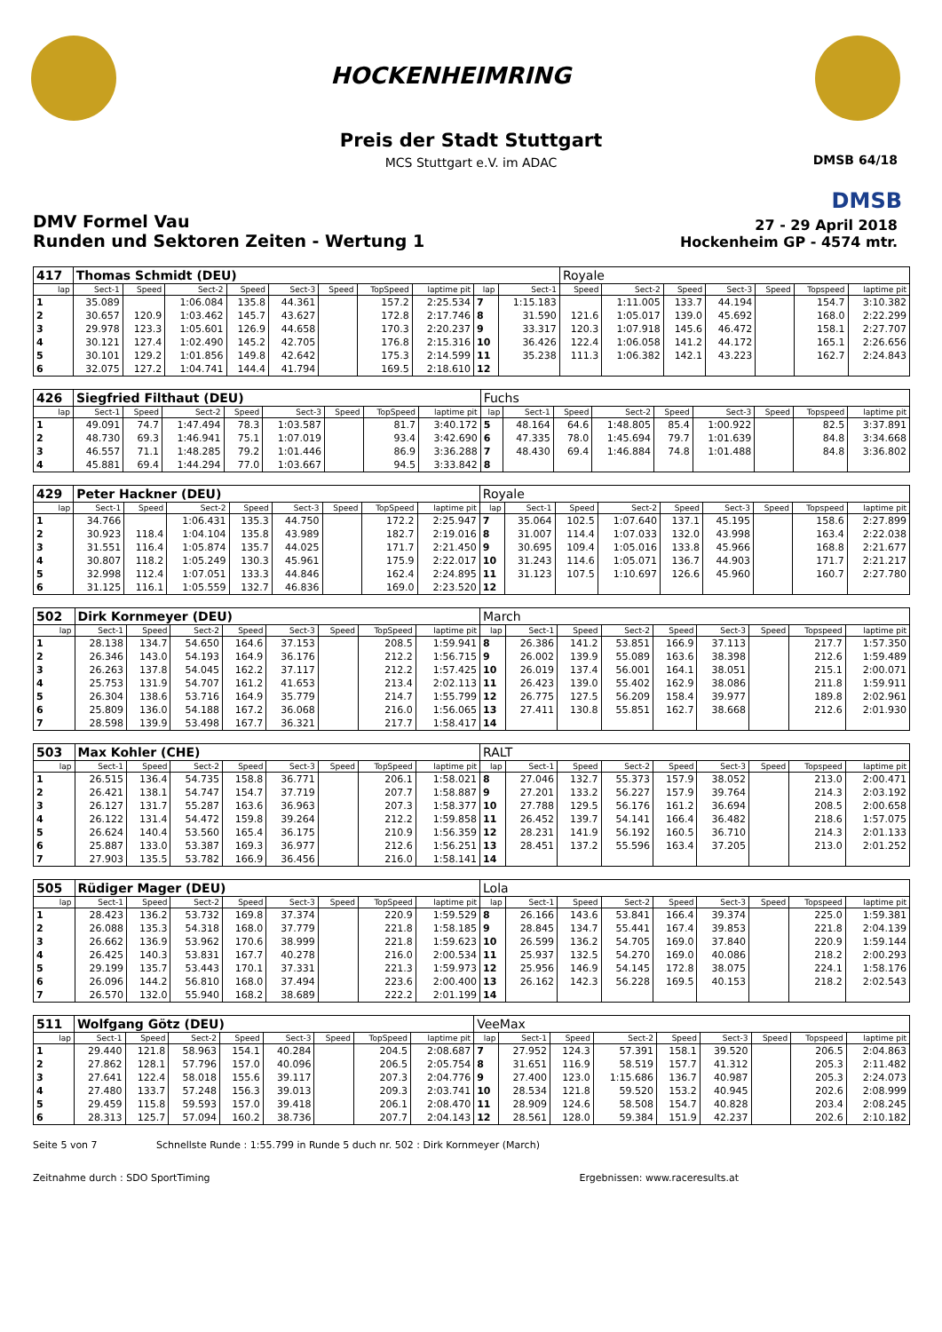HOCKENHEIMRING
Preis der Stadt Stuttgart
MCS Stuttgart e.V. im ADAC DMSB 64/18
DMSB
DMV Formel Vau
Runden und Sektoren Zeiten - Wertung 1
27 - 29 April 2018
Hockenheim GP - 4574 mtr.
| 417 | Thomas Schmidt (DEU) | | | | | | | | | | Royale | | | | | | |
| lap | Sect-1 | Speed | Sect-2 | Speed | Sect-3 | Speed | TopSpeed | laptime pit | lap | Sect-1 | Speed | Sect-2 | Speed | Sect-3 | Speed | Topspeed | laptime pit |
| 1 | 35.089 | | 1:06.084 | 135.8 | 44.361 | | 157.2 | 2:25.534 | 7 | 1:15.183 | | 1:11.005 | 133.7 | 44.194 | | 154.7 | 3:10.382 |
| 2 | 30.657 | 120.9 | 1:03.462 | 145.7 | 43.627 | | 172.8 | 2:17.746 | 8 | 31.590 | 121.6 | 1:05.017 | 139.0 | 45.692 | | 168.0 | 2:22.299 |
| 3 | 29.978 | 123.3 | 1:05.601 | 126.9 | 44.658 | | 170.3 | 2:20.237 | 9 | 33.317 | 120.3 | 1:07.918 | 145.6 | 46.472 | | 158.1 | 2:27.707 |
| 4 | 30.121 | 127.4 | 1:02.490 | 145.2 | 42.705 | | 176.8 | 2:15.316 | 10 | 36.426 | 122.4 | 1:06.058 | 141.2 | 44.172 | | 165.1 | 2:26.656 |
| 5 | 30.101 | 129.2 | 1:01.856 | 149.8 | 42.642 | | 175.3 | 2:14.599 | 11 | 35.238 | 111.3 | 1:06.382 | 142.1 | 43.223 | | 162.7 | 2:24.843 |
| 6 | 32.075 | 127.2 | 1:04.741 | 144.4 | 41.794 | | 169.5 | 2:18.610 | 12 | | | | | | | | |
| 426 | Siegfried Filthaut (DEU) | | | | | | | | Fuchs | | | | | | | | |
| lap | Sect-1 | Speed | Sect-2 | Speed | Sect-3 | Speed | TopSpeed | laptime pit | lap | Sect-1 | Speed | Sect-2 | Speed | Sect-3 | Speed | Topspeed | laptime pit |
| 1 | 49.091 | 74.7 | 1:47.494 | 78.3 | 1:03.587 | | 81.7 | 3:40.172 | 5 | 48.164 | 64.6 | 1:48.805 | 85.4 | 1:00.922 | | 82.5 | 3:37.891 |
| 2 | 48.730 | 69.3 | 1:46.941 | 75.1 | 1:07.019 | | 93.4 | 3:42.690 | 6 | 47.335 | 78.0 | 1:45.694 | 79.7 | 1:01.639 | | 84.8 | 3:34.668 |
| 3 | 46.557 | 71.1 | 1:48.285 | 79.2 | 1:01.446 | | 86.9 | 3:36.288 | 7 | 48.430 | 69.4 | 1:46.884 | 74.8 | 1:01.488 | | 84.8 | 3:36.802 |
| 4 | 45.881 | 69.4 | 1:44.294 | 77.0 | 1:03.667 | | 94.5 | 3:33.842 | 8 | | | | | | | | |
| 429 | Peter Hackner (DEU) | | | | | | | | Royale | | | | | | | | |
| lap | Sect-1 | Speed | Sect-2 | Speed | Sect-3 | Speed | TopSpeed | laptime pit | lap | Sect-1 | Speed | Sect-2 | Speed | Sect-3 | Speed | Topspeed | laptime pit |
| 1 | 34.766 | | 1:06.431 | 135.3 | 44.750 | | 172.2 | 2:25.947 | 7 | 35.064 | 102.5 | 1:07.640 | 137.1 | 45.195 | | 158.6 | 2:27.899 |
| 2 | 30.923 | 118.4 | 1:04.104 | 135.8 | 43.989 | | 182.7 | 2:19.016 | 8 | 31.007 | 114.4 | 1:07.033 | 132.0 | 43.998 | | 163.4 | 2:22.038 |
| 3 | 31.551 | 116.4 | 1:05.874 | 135.7 | 44.025 | | 171.7 | 2:21.450 | 9 | 30.695 | 109.4 | 1:05.016 | 133.8 | 45.966 | | 168.8 | 2:21.677 |
| 4 | 30.807 | 118.2 | 1:05.249 | 130.3 | 45.961 | | 175.9 | 2:22.017 | 10 | 31.243 | 114.6 | 1:05.071 | 136.7 | 44.903 | | 171.7 | 2:21.217 |
| 5 | 32.998 | 112.4 | 1:07.051 | 133.3 | 44.846 | | 162.4 | 2:24.895 | 11 | 31.123 | 107.5 | 1:10.697 | 126.6 | 45.960 | | 160.7 | 2:27.780 |
| 6 | 31.125 | 116.1 | 1:05.559 | 132.7 | 46.836 | | 169.0 | 2:23.520 | 12 | | | | | | | | |
| 502 | Dirk Kornmeyer (DEU) | | | | | | | | March | | | | | | | | |
| lap | Sect-1 | Speed | Sect-2 | Speed | Sect-3 | Speed | TopSpeed | laptime pit | lap | Sect-1 | Speed | Sect-2 | Speed | Sect-3 | Speed | Topspeed | laptime pit |
| 1 | 28.138 | 134.7 | 54.650 | 164.6 | 37.153 | | 208.5 | 1:59.941 | 8 | 26.386 | 141.2 | 53.851 | 166.9 | 37.113 | | 217.7 | 1:57.350 |
| 2 | 26.346 | 143.0 | 54.193 | 164.9 | 36.176 | | 212.2 | 1:56.715 | 9 | 26.002 | 139.9 | 55.089 | 163.6 | 38.398 | | 212.6 | 1:59.489 |
| 3 | 26.263 | 137.8 | 54.045 | 162.2 | 37.117 | | 212.2 | 1:57.425 | 10 | 26.019 | 137.4 | 56.001 | 164.1 | 38.051 | | 215.1 | 2:00.071 |
| 4 | 25.753 | 131.9 | 54.707 | 161.2 | 41.653 | | 213.4 | 2:02.113 | 11 | 26.423 | 139.0 | 55.402 | 162.9 | 38.086 | | 211.8 | 1:59.911 |
| 5 | 26.304 | 138.6 | 53.716 | 164.9 | 35.779 | | 214.7 | 1:55.799 | 12 | 26.775 | 127.5 | 56.209 | 158.4 | 39.977 | | 189.8 | 2:02.961 |
| 6 | 25.809 | 136.0 | 54.188 | 167.2 | 36.068 | | 216.0 | 1:56.065 | 13 | 27.411 | 130.8 | 55.851 | 162.7 | 38.668 | | 212.6 | 2:01.930 |
| 7 | 28.598 | 139.9 | 53.498 | 167.7 | 36.321 | | 217.7 | 1:58.417 | 14 | | | | | | | | |
| 503 | Max Kohler (CHE) | | | | | | | | RALT | | | | | | | | |
| lap | Sect-1 | Speed | Sect-2 | Speed | Sect-3 | Speed | TopSpeed | laptime pit | lap | Sect-1 | Speed | Sect-2 | Speed | Sect-3 | Speed | Topspeed | laptime pit |
| 1 | 26.515 | 136.4 | 54.735 | 158.8 | 36.771 | | 206.1 | 1:58.021 | 8 | 27.046 | 132.7 | 55.373 | 157.9 | 38.052 | | 213.0 | 2:00.471 |
| 2 | 26.421 | 138.1 | 54.747 | 154.7 | 37.719 | | 207.7 | 1:58.887 | 9 | 27.201 | 133.2 | 56.227 | 157.9 | 39.764 | | 214.3 | 2:03.192 |
| 3 | 26.127 | 131.7 | 55.287 | 163.6 | 36.963 | | 207.3 | 1:58.377 | 10 | 27.788 | 129.5 | 56.176 | 161.2 | 36.694 | | 208.5 | 2:00.658 |
| 4 | 26.122 | 131.4 | 54.472 | 159.8 | 39.264 | | 212.2 | 1:59.858 | 11 | 26.452 | 139.7 | 54.141 | 166.4 | 36.482 | | 218.6 | 1:57.075 |
| 5 | 26.624 | 140.4 | 53.560 | 165.4 | 36.175 | | 210.9 | 1:56.359 | 12 | 28.231 | 141.9 | 56.192 | 160.5 | 36.710 | | 214.3 | 2:01.133 |
| 6 | 25.887 | 133.0 | 53.387 | 169.3 | 36.977 | | 212.6 | 1:56.251 | 13 | 28.451 | 137.2 | 55.596 | 163.4 | 37.205 | | 213.0 | 2:01.252 |
| 7 | 27.903 | 135.5 | 53.782 | 166.9 | 36.456 | | 216.0 | 1:58.141 | 14 | | | | | | | | |
| 505 | Rüdiger Mager (DEU) | | | | | | | | Lola | | | | | | | | |
| lap | Sect-1 | Speed | Sect-2 | Speed | Sect-3 | Speed | TopSpeed | laptime pit | lap | Sect-1 | Speed | Sect-2 | Speed | Sect-3 | Speed | Topspeed | laptime pit |
| 1 | 28.423 | 136.2 | 53.732 | 169.8 | 37.374 | | 220.9 | 1:59.529 | 8 | 26.166 | 143.6 | 53.841 | 166.4 | 39.374 | | 225.0 | 1:59.381 |
| 2 | 26.088 | 135.3 | 54.318 | 168.0 | 37.779 | | 221.8 | 1:58.185 | 9 | 28.845 | 134.7 | 55.441 | 167.4 | 39.853 | | 221.8 | 2:04.139 |
| 3 | 26.662 | 136.9 | 53.962 | 170.6 | 38.999 | | 221.8 | 1:59.623 | 10 | 26.599 | 136.2 | 54.705 | 169.0 | 37.840 | | 220.9 | 1:59.144 |
| 4 | 26.425 | 140.3 | 53.831 | 167.7 | 40.278 | | 216.0 | 2:00.534 | 11 | 25.937 | 132.5 | 54.270 | 169.0 | 40.086 | | 218.2 | 2:00.293 |
| 5 | 29.199 | 135.7 | 53.443 | 170.1 | 37.331 | | 221.3 | 1:59.973 | 12 | 25.956 | 146.9 | 54.145 | 172.8 | 38.075 | | 224.1 | 1:58.176 |
| 6 | 26.096 | 144.2 | 56.810 | 168.0 | 37.494 | | 223.6 | 2:00.400 | 13 | 26.162 | 142.3 | 56.228 | 169.5 | 40.153 | | 218.2 | 2:02.543 |
| 7 | 26.570 | 132.0 | 55.940 | 168.2 | 38.689 | | 222.2 | 2:01.199 | 14 | | | | | | | | |
| 511 | Wolfgang Götz (DEU) | | | | | | | | VeeMax | | | | | | | | |
| lap | Sect-1 | Speed | Sect-2 | Speed | Sect-3 | Speed | TopSpeed | laptime pit | lap | Sect-1 | Speed | Sect-2 | Speed | Sect-3 | Speed | Topspeed | laptime pit |
| 1 | 29.440 | 121.8 | 58.963 | 154.1 | 40.284 | | 204.5 | 2:08.687 | 7 | 27.952 | 124.3 | 57.391 | 158.1 | 39.520 | | 206.5 | 2:04.863 |
| 2 | 27.862 | 128.1 | 57.796 | 157.0 | 40.096 | | 206.5 | 2:05.754 | 8 | 31.651 | 116.9 | 58.519 | 157.7 | 41.312 | | 205.3 | 2:11.482 |
| 3 | 27.641 | 122.4 | 58.018 | 155.6 | 39.117 | | 207.3 | 2:04.776 | 9 | 27.400 | 123.0 | 1:15.686 | 136.7 | 40.987 | | 205.3 | 2:24.073 |
| 4 | 27.480 | 133.7 | 57.248 | 156.3 | 39.013 | | 209.3 | 2:03.741 | 10 | 28.534 | 121.8 | 59.520 | 153.2 | 40.945 | | 202.6 | 2:08.999 |
| 5 | 29.459 | 115.8 | 59.593 | 157.0 | 39.418 | | 206.1 | 2:08.470 | 11 | 28.909 | 124.6 | 58.508 | 154.7 | 40.828 | | 203.4 | 2:08.245 |
| 6 | 28.313 | 125.7 | 57.094 | 160.2 | 38.736 | | 207.7 | 2:04.143 | 12 | 28.561 | 128.0 | 59.384 | 151.9 | 42.237 | | 202.6 | 2:10.182 |
Seite 5 von 7 Schnellste Runde : 1:55.799 in Runde 5 duch nr. 502 : Dirk Kornmeyer (March)
Zeitnahme durch : SDO SportTiming Ergebnissen: www.raceresults.at